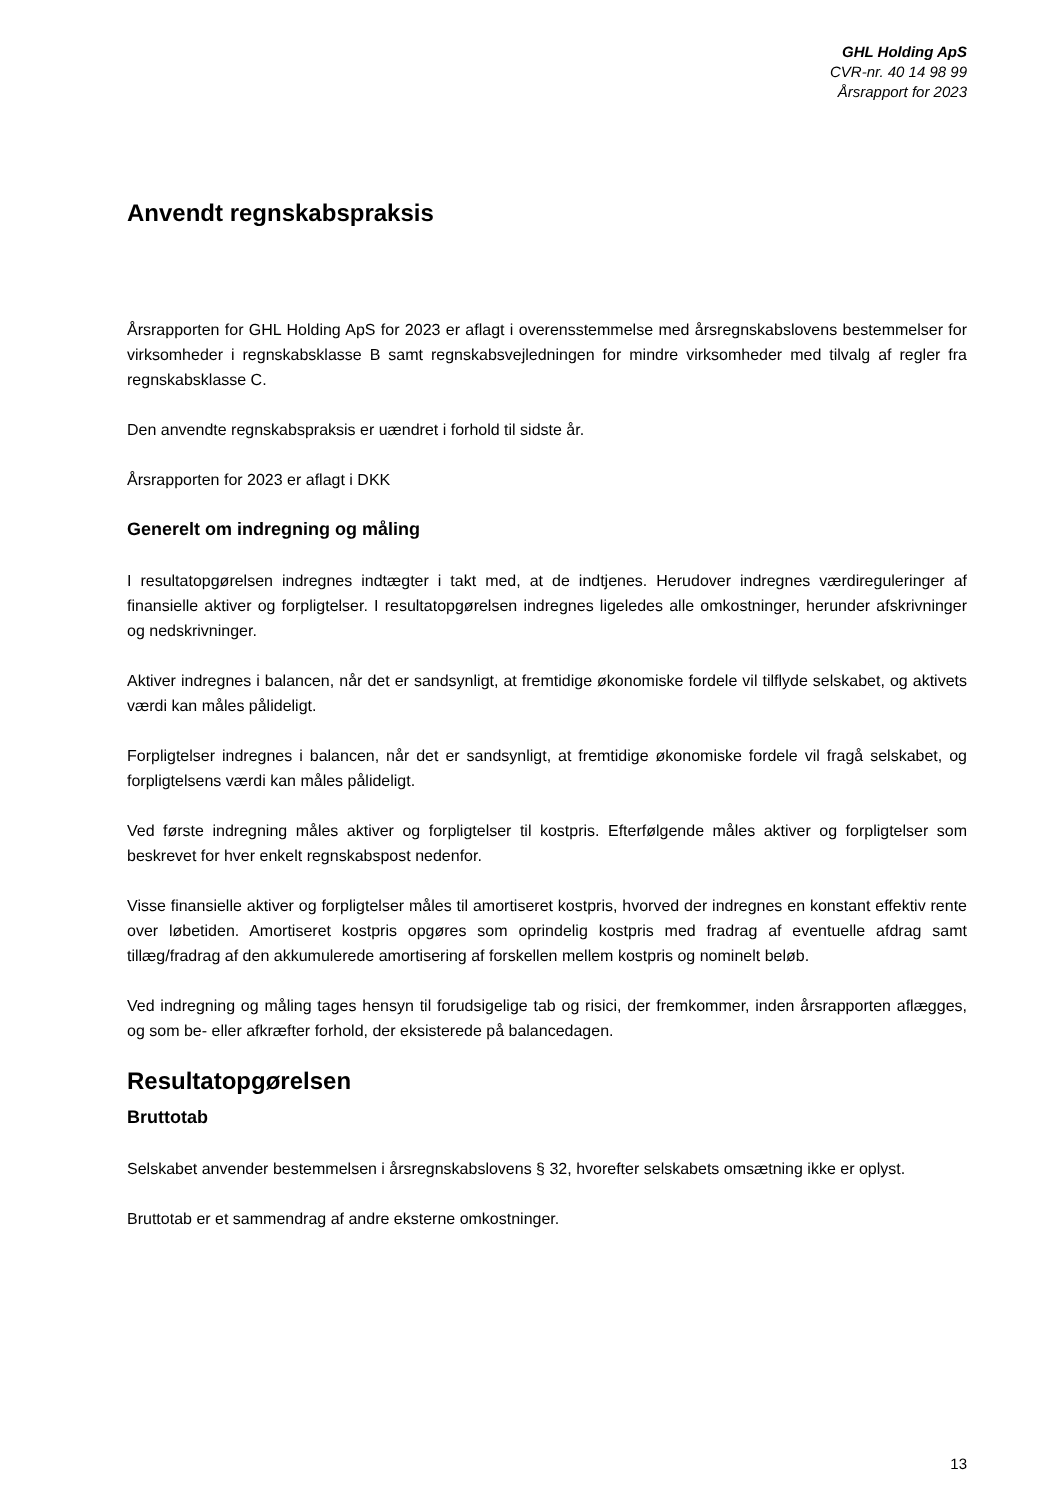GHL Holding ApS
CVR-nr. 40 14 98 99
Årsrapport for 2023
Anvendt regnskabspraksis
Årsrapporten for GHL Holding ApS for 2023 er aflagt i overensstemmelse med årsregnskabslovens bestemmelser for virksomheder i regnskabsklasse B samt regnskabsvejledningen for mindre virksomheder med tilvalg af regler fra regnskabsklasse C.
Den anvendte regnskabspraksis er uændret i forhold til sidste år.
Årsrapporten for 2023 er aflagt i DKK
Generelt om indregning og måling
I resultatopgørelsen indregnes indtægter i takt med, at de indtjenes. Herudover indregnes værdireguleringer af finansielle aktiver og forpligtelser. I resultatopgørelsen indregnes ligeledes alle omkostninger, herunder afskrivninger og nedskrivninger.
Aktiver indregnes i balancen, når det er sandsynligt, at fremtidige økonomiske fordele vil tilflyde selskabet, og aktivets værdi kan måles pålideligt.
Forpligtelser indregnes i balancen, når det er sandsynligt, at fremtidige økonomiske fordele vil fragå selskabet, og forpligtelsens værdi kan måles pålideligt.
Ved første indregning måles aktiver og forpligtelser til kostpris. Efterfølgende måles aktiver og forpligtelser som beskrevet for hver enkelt regnskabspost nedenfor.
Visse finansielle aktiver og forpligtelser måles til amortiseret kostpris, hvorved der indregnes en konstant effektiv rente over løbetiden. Amortiseret kostpris opgøres som oprindelig kostpris med fradrag af eventuelle afdrag samt tillæg/fradrag af den akkumulerede amortisering af forskellen mellem kostpris og nominelt beløb.
Ved indregning og måling tages hensyn til forudsigelige tab og risici, der fremkommer, inden årsrapporten aflægges, og som be- eller afkræfter forhold, der eksisterede på balancedagen.
Resultatopgørelsen
Bruttotab
Selskabet anvender bestemmelsen i årsregnskabslovens § 32, hvorefter selskabets omsætning ikke er oplyst.
Bruttotab er et sammendrag af andre eksterne omkostninger.
13